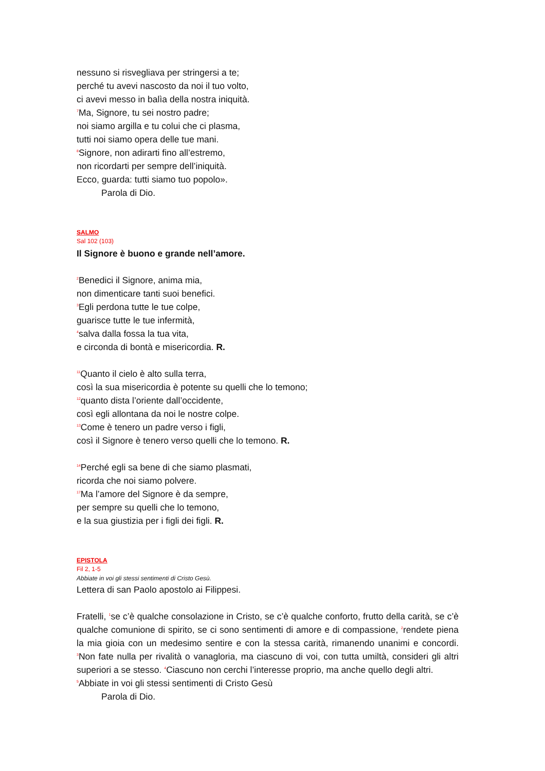nessuno si risvegliava per stringersi a te;
perché tu avevi nascosto da noi il tuo volto,
ci avevi messo in balìa della nostra iniquità.
<sup>7</sup> Ma, Signore, tu sei nostro padre;
noi siamo argilla e tu colui che ci plasma,
tutti noi siamo opera delle tue mani.
<sup>8</sup> Signore, non adirarti fino all’estremo,
non ricordarti per sempre dell’iniquità.
Ecco, guarda: tutti siamo tuo popolo».
Parola di Dio.
SALMO
Sal 102 (103)
Il Signore è buono e grande nell’amore.
<sup>2</sup> Benedici il Signore, anima mia,
non dimenticare tanti suoi benefici.
<sup>3</sup> Egli perdona tutte le tue colpe,
guarisce tutte le tue infermità,
<sup>4</sup> salva dalla fossa la tua vita,
e circonda di bontà e misericordia. R.
<sup>11</sup> Quanto il cielo è alto sulla terra,
così la sua misericordia è potente su quelli che lo temono;
<sup>12</sup> quanto dista l’oriente dall’occidente,
così egli allontana da noi le nostre colpe.
<sup>13</sup> Come è tenero un padre verso i figli,
così il Signore è tenero verso quelli che lo temono. R.
<sup>14</sup> Perché egli sa bene di che siamo plasmati,
ricorda che noi siamo polvere.
<sup>17</sup> Ma l’amore del Signore è da sempre,
per sempre su quelli che lo temono,
e la sua giustizia per i figli dei figli. R.
EPISTOLA
Fil 2, 1-5
Abbiate in voi gli stessi sentimenti di Cristo Gesù.
Lettera di san Paolo apostolo ai Filippesi.
Fratelli, <sup>1</sup>se c’è qualche consolazione in Cristo, se c’è qualche conforto, frutto della carità, se c’è qualche comunione di spirito, se ci sono sentimenti di amore e di compassione, <sup>2</sup>rendete piena la mia gioia con un medesimo sentire e con la stessa carità, rimanendo unanimi e concordi. <sup>3</sup>Non fate nulla per rivalità o vanagloria, ma ciascuno di voi, con tutta umiltà, consideri gli altri superiori a se stesso. <sup>4</sup>Ciascuno non cerchi l’interesse proprio, ma anche quello degli altri.
<sup>5</sup> Abbiate in voi gli stessi sentimenti di Cristo Gesù
Parola di Dio.